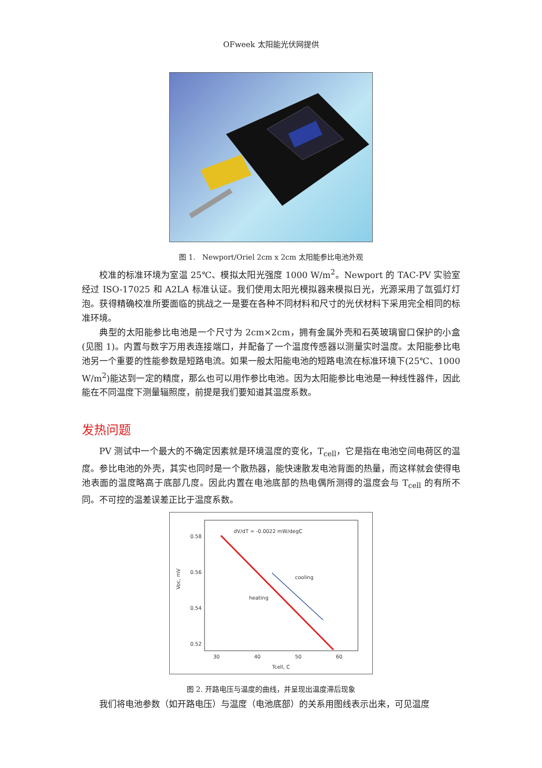OFweek 太阳能光伏网提供
图 1. Newport/Oriel 2cm x 2cm 太阳能参比电池外观
校准的标准环境为室温 25℃、模拟太阳光强度 1000 W/m<sup>2</sup>。Newport 的 TAC-PV 实验室经过 ISO-17025 和 A2LA 标准认证。我们使用太阳光模拟器来模拟日光，光源采用了氙弧灯灯泡。获得精确校准所要面临的挑战之一是要在各种不同材料和尺寸的光伏材料下采用完全相同的标准环境。
典型的太阳能参比电池是一个尺寸为 2cm×2cm，拥有金属外壳和石英玻璃窗口保护的小盒(见图 1)。内置与数字万用表连接端口，并配备了一个温度传感器以测量实时温度。太阳能参比电池另一个重要的性能参数是短路电流。如果一般太阳能电池的短路电流在标准环境下(25℃、1000 W/m<sup>2</sup>)能达到一定的精度，那么也可以用作参比电池。因为太阳能参比电池是一种线性器件，因此能在不同温度下测量辐照度，前提是我们要知道其温度系数。
发热问题
PV 测试中一个最大的不确定因素就是环境温度的变化，T<sub>cell</sub>，它是指在电池空间电荷区的温度。参比电池的外壳，其实也同时是一个散热器，能快速散发电池背面的热量，而这样就会使得电池表面的温度略高于底部几度。因此内置在电池底部的热电偶所测得的温度会与 T<sub>cell</sub> 的有所不同。不可控的温差误差正比于温度系数。
dV/dT = -0.0022 mW/degC
0.58
0.56
0.54
0.52
30
40
50
60
Tcell, C
Voc, mV
cooling
heating
图 2. 开路电压与温度的曲线，并呈现出温度滞后现象
我们将电池参数（如开路电压）与温度（电池底部）的关系用图线表示出来，可见温度